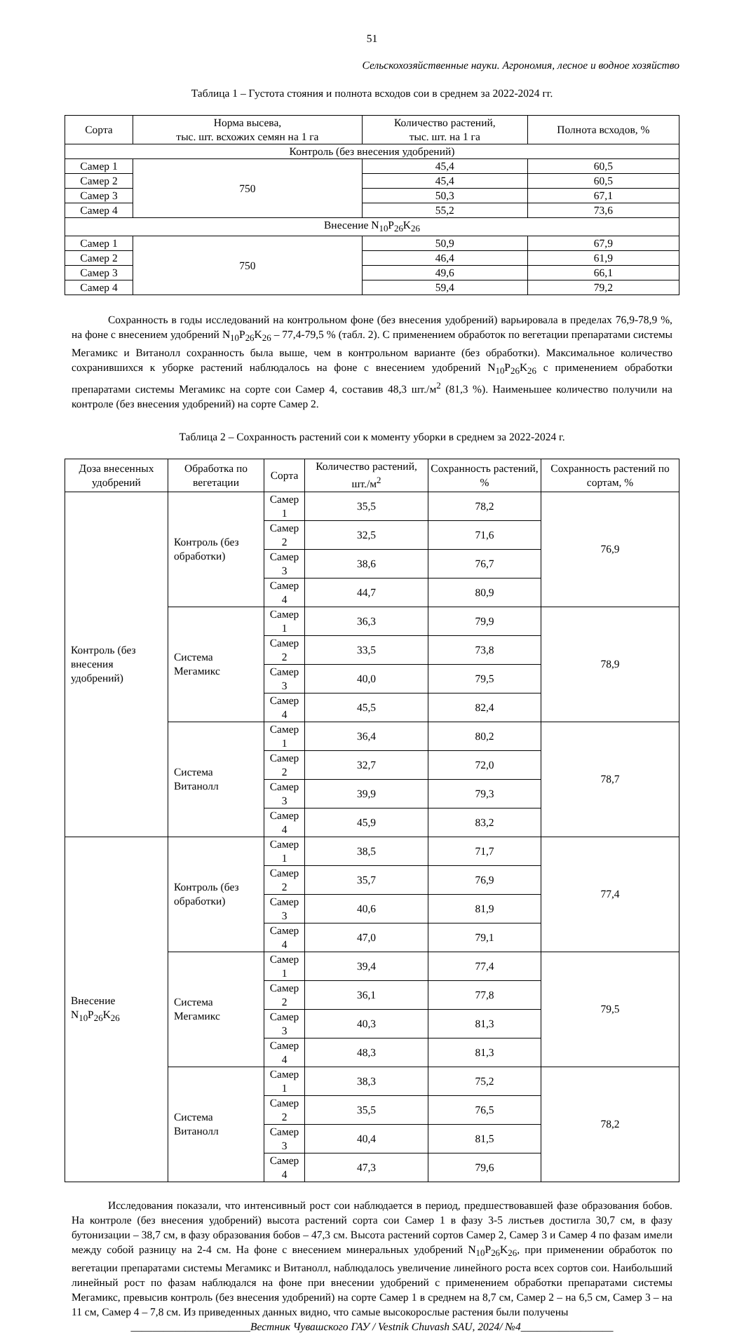51
Сельскохозяйственные науки. Агрономия, лесное и водное хозяйство
Таблица 1 – Густота стояния и полнота всходов сои в среднем за 2022-2024 гг.
| Сорта | Норма высева, тыс. шт. всхожих семян на 1 га | Количество растений, тыс. шт. на 1 га | Полнота всходов, % |
| --- | --- | --- | --- |
| Контроль (без внесения удобрений) | | | |
| Самер 1 | 750 | 45,4 | 60,5 |
| Самер 2 | | 45,4 | 60,5 |
| Самер 3 | | 50,3 | 67,1 |
| Самер 4 | | 55,2 | 73,6 |
| Внесение N<sub>10</sub>P<sub>26</sub>K<sub>26</sub> | | | |
| Самер 1 | 750 | 50,9 | 67,9 |
| Самер 2 | | 46,4 | 61,9 |
| Самер 3 | | 49,6 | 66,1 |
| Самер 4 | | 59,4 | 79,2 |
Сохранность в годы исследований на контрольном фоне (без внесения удобрений) варьировала в пределах 76,9-78,9 %, на фоне с внесением удобрений N<sub>10</sub>P<sub>26</sub>K<sub>26</sub> – 77,4-79,5 % (табл. 2). С применением обработок по вегетации препаратами системы Мегамикс и Витанолл сохранность была выше, чем в контрольном варианте (без обработки). Максимальное количество сохранившихся к уборке растений наблюдалось на фоне с внесением удобрений N<sub>10</sub>P<sub>26</sub>K<sub>26</sub> с применением обработки препаратами системы Мегамикс на сорте сои Самер 4, составив 48,3 шт./м<sup>2</sup> (81,3 %). Наименьшее количество получили на контроле (без внесения удобрений) на сорте Самер 2.
Таблица 2 – Сохранность растений сои к моменту уборки в среднем за 2022-2024 г.
| Доза внесенных удобрений | Обработка по вегетации | Сорта | Количество растений, шт./м<sup>2</sup> | Сохранность растений, % | Сохранность растений по сортам, % |
| --- | --- | --- | --- | --- | --- |
| Контроль (без внесения удобрений) | Контроль (без обработки) | Самер 1 | 35,5 | 78,2 | 76,9 |
| | | Самер 2 | 32,5 | 71,6 | |
| | | Самер 3 | 38,6 | 76,7 | |
| | | Самер 4 | 44,7 | 80,9 | |
| | Система Мегамикс | Самер 1 | 36,3 | 79,9 | 78,9 |
| | | Самер 2 | 33,5 | 73,8 | |
| | | Самер 3 | 40,0 | 79,5 | |
| | | Самер 4 | 45,5 | 82,4 | |
| | Система Витанолл | Самер 1 | 36,4 | 80,2 | 78,7 |
| | | Самер 2 | 32,7 | 72,0 | |
| | | Самер 3 | 39,9 | 79,3 | |
| | | Самер 4 | 45,9 | 83,2 | |
| Внесение N<sub>10</sub>P<sub>26</sub>K<sub>26</sub> | Контроль (без обработки) | Самер 1 | 38,5 | 71,7 | 77,4 |
| | | Самер 2 | 35,7 | 76,9 | |
| | | Самер 3 | 40,6 | 81,9 | |
| | | Самер 4 | 47,0 | 79,1 | |
| | Система Мегамикс | Самер 1 | 39,4 | 77,4 | 79,5 |
| | | Самер 2 | 36,1 | 77,8 | |
| | | Самер 3 | 40,3 | 81,3 | |
| | | Самер 4 | 48,3 | 81,3 | |
| | Система Витанолл | Самер 1 | 38,3 | 75,2 | 78,2 |
| | | Самер 2 | 35,5 | 76,5 | |
| | | Самер 3 | 40,4 | 81,5 | |
| | | Самер 4 | 47,3 | 79,6 | |
Исследования показали, что интенсивный рост сои наблюдается в период, предшествовавшей фазе образования бобов. На контроле (без внесения удобрений) высота растений сорта сои Самер 1 в фазу 3-5 листьев достигла 30,7 см, в фазу бутонизации – 38,7 см, в фазу образования бобов – 47,3 см. Высота растений сортов Самер 2, Самер 3 и Самер 4 по фазам имели между собой разницу на 2-4 см. На фоне с внесением минеральных удобрений N<sub>10</sub>P<sub>26</sub>K<sub>26</sub>, при применении обработок по вегетации препаратами системы Мегамикс и Витанолл, наблюдалось увеличение линейного роста всех сортов сои. Наибольший линейный рост по фазам наблюдался на фоне при внесении удобрений с применением обработки препаратами системы Мегамикс, превысив контроль (без внесения удобрений) на сорте Самер 1 в среднем на 8,7 см, Самер 2 – на 6,5 см, Самер 3 – на 11 см, Самер 4 – 7,8 см. Из приведенных данных видно, что самые высокорослые растения были получены
______________________Вестник Чувашского ГАУ / Vestnik Chuvash SAU, 2024/ №4_________________